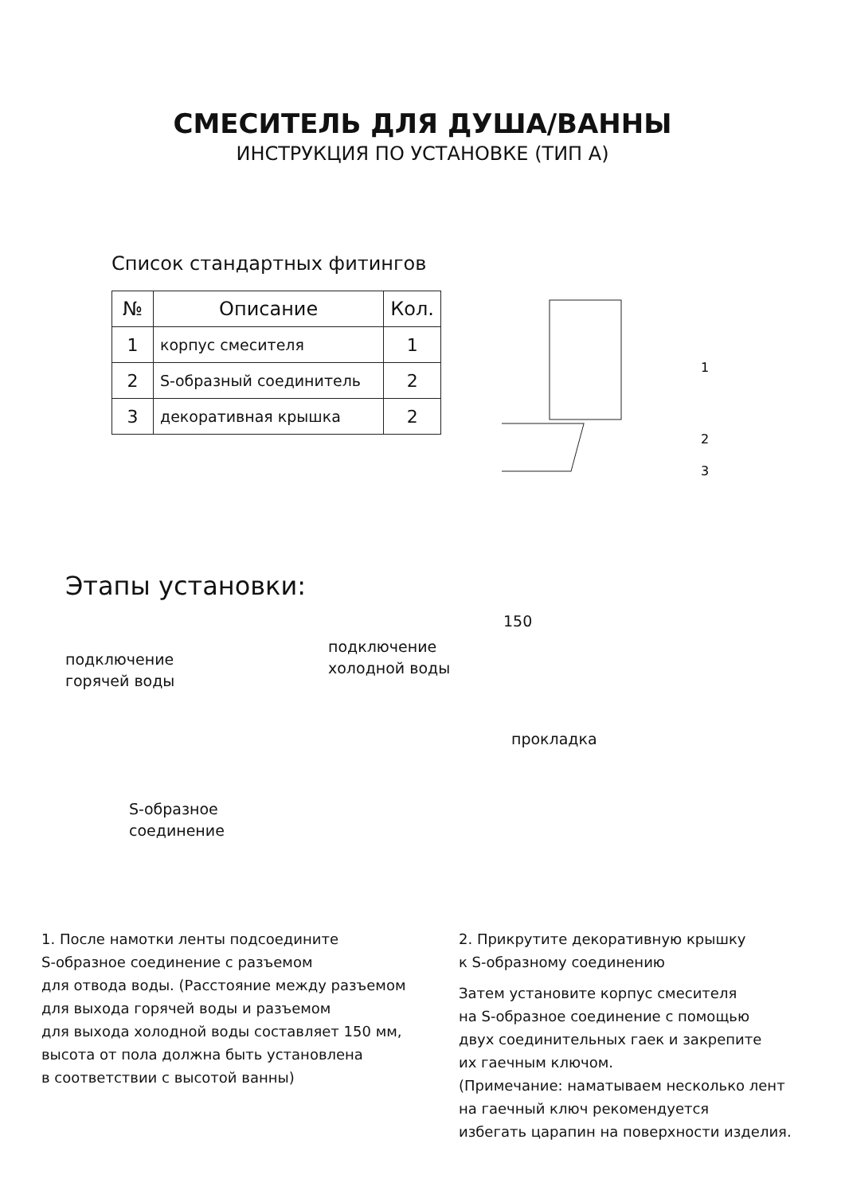СМЕСИТЕЛЬ ДЛЯ ДУША/ВАННЫ
ИНСТРУКЦИЯ ПО УСТАНОВКЕ (ТИП А)
Список стандартных фитингов
| № | Описание | Кол. |
| --- | --- | --- |
| 1 | корпус смесителя | 1 |
| 2 | S-образный соединитель | 2 |
| 3 | декоративная крышка | 2 |
1
2
3
Этапы установки:
подключение
горячей воды
подключение
холодной воды
S-образное
соединение
150
прокладка
1. После намотки ленты подсоедините
S-образное соединение с разъемом
для отвода воды. (Расстояние между разъемом
для выхода горячей воды и разъемом
для выхода холодной воды составляет 150 мм,
высота от пола должна быть установлена
в соответствии с высотой ванны)
2. Прикрутите декоративную крышку
к S-образному соединению
Затем установите корпус смесителя
на S-образное соединение с помощью
двух соединительных гаек и закрепите
их гаечным ключом.
(Примечание: наматываем несколько лент
на гаечный ключ рекомендуется
избегать царапин на поверхности изделия.